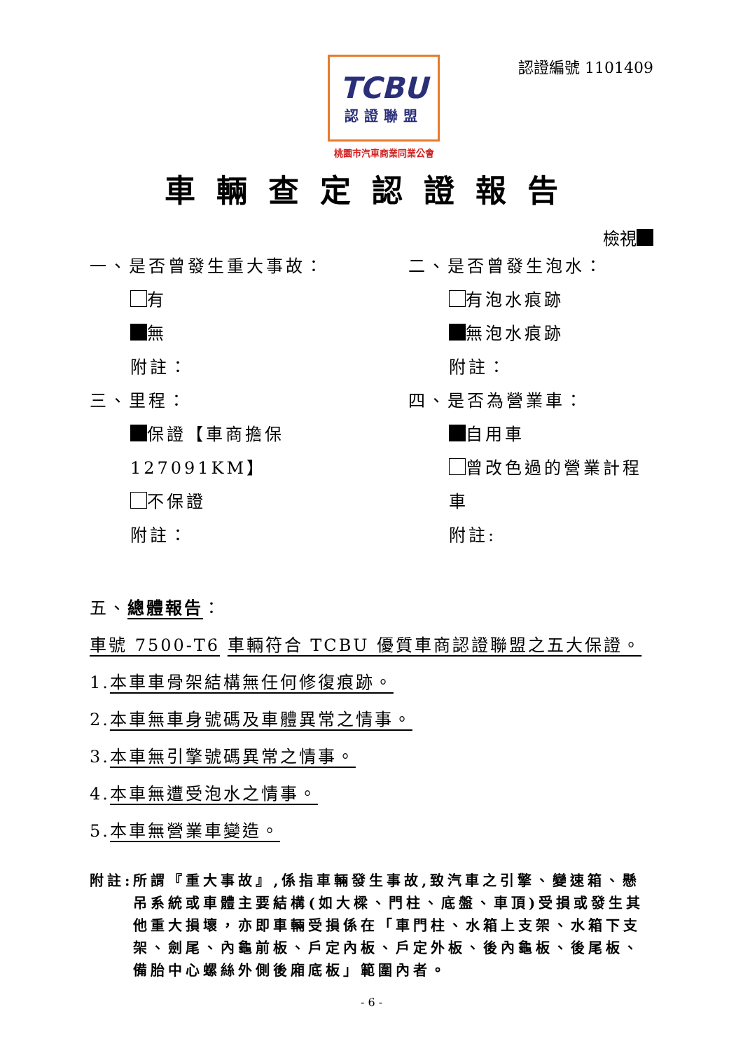TCBU
認證聯盟
桃園市汽車商業同業公會
認證編號 1101409
車輛查定認證報告
檢視
一、是否曾發生重大事故：
有
無
附註：
三、里程：
保證【車商擔保 127091KM】
不保證
附註：
二、是否曾發生泡水：
有泡水痕跡
無泡水痕跡
附註：
四、是否為營業車：
自用車
曾改色過的營業計程車
附註:
五、總體報告：
車號 7500-T6 車輛符合 TCBU 優質車商認證聯盟之五大保證。
1.本車車骨架結構無任何修復痕跡。
2.本車無車身號碼及車體異常之情事。
3.本車無引擎號碼異常之情事。
4.本車無遭受泡水之情事。
5.本車無營業車變造。
附註: 所謂『重大事故』,係指車輛發生事故,致汽車之引擎、變速箱、懸吊系統或車體主要結構(如大樑、門柱、底盤、車頂)受損或發生其他重大損壞，亦即車輛受損係在「車門柱、水箱上支架、水箱下支架、劍尾、內龜前板、戶定內板、戶定外板、後內龜板、後尾板、備胎中心螺絲外側後廂底板」範圍內者。
- 6 -